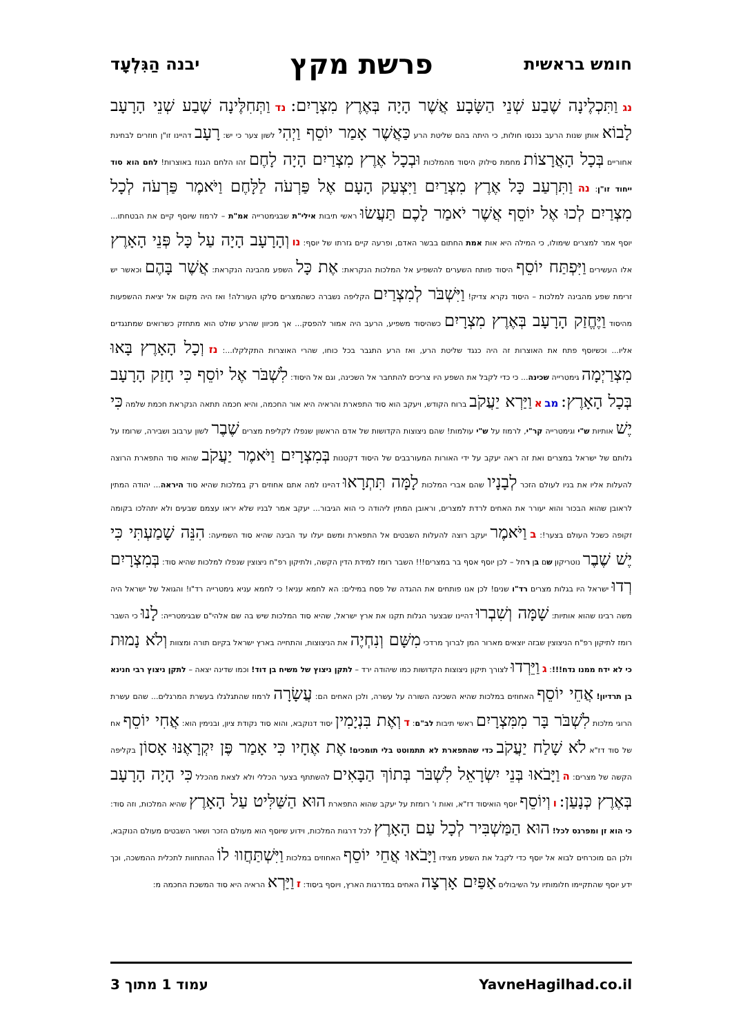חומש בראשית פרשת מקץ יבנה הַגִּלְעָד
נג וַתִּכְלֶינָה שֶׁבַע שְׁנֵי הַשָּׂבָע אֲשֶׁר הָיָה בְּאֶרֶץ מִצְרָיִם: נד וַתְּחִלֶּינָה שֶׁבַע שְׁנֵי הָרָעָב לָבוֹא אותן שנות הרעב נכנסו חולות, כי היתה בהם שליטת הרע כַּאֲשֶׁר אָמַר יוֹסֵף וַיְהִי לשון צער כי יש: רָעָב דהיינו זו"ן חוזרים לבחינת אחוריים בְּכָל הָאֲרָצוֹת מחמת סילוק היסוד מהמלכות וּבְכָל אֶרֶץ מִצְרַיִם הָיָה לָחֶם זהו הלחם הגנוז באוצרות! לחם הוא סוד ייחוד זו"ן: נה וַתִּרְעַב כָּל אֶרֶץ מִצְרַיִם וַיִּצְעַק הָעָם אֶל פַּרְעֹה לַלָּחֶם וַיֹּאמֶר פַּרְעֹה לְכָל מִצְרַיִם לְכוּ אֶל יוֹסֵף אֲשֶׁר יֹאמַר לָכֶם תַּעֲשׂוּ ראשי תיבות אילי"ת שבגימטרייה אמ"ת – לרמוז שיוסף קיים את הבטחתו... יוסף אמר למצרים שימולו, כי המילה היא אות אמת החתום בבשר האדם, ופרעה קיים גזרתו של יוסף: נו וְהָרָעָב הָיָה עַל כָּל פְּנֵי הָאָרֶץ אלו העשירים וַיִּפְתַּח יוֹסֵף היסוד פותח השערים להשפיע אל המלכות הנקראת: אֶת כָּל השפע מהבינה הנקראת: אֲשֶׁר בָּהֶם וכאשר יש זרימת שפע מהבינה למלכות – היסוד נקרא צדיק! וַיִּשְׁבֹּר לְמִצְרַיִם הקליפה נשברה כשהמצרים סלקו העורלה! ואז היה מקום אל יציאת ההשפעות מהיסוד וַיֶּחֱזַק הָרָעָב בְּאֶרֶץ מִצְרָיִם כשהיסוד משפיע, הרעב היה אמור להפסק... אך מכיוון שהרע שולט הוא מתחזק כשרואים שמתנגדים אליו... וכשיוסף פתח את האוצרות זה היה כנגד שליטת הרע, ואז הרע התגבר בכל כוחו, שהרי האוצרות התקלקלו...: נז וְכָל הָאָרֶץ בָּאוּ מִצְרַיְמָה גימטרייה שכינה... כי כדי לקבל את השפע היו צריכים להתחבר אל השכינה, וגם אל היסוד: לִשְׁבֹּר אֶל יוֹסֵף כִּי חָזַק הָרָעָב בְּכָל הָאָרֶץ: מב א וַיַּרְא יַעֲקֹב ברוח הקודש, ויעקב הוא סוד התפארת והראיה היא אור החכמה, והיא חכמה תתאה הנקראת חכמת שלמה כִּי יֶשׁ אותיות ש"י וגימטרייה קר"י, לרמוז על ש"י עולמות! שהם ניצוצות הקדושות של אדם הראשון שנפלו לקליפת מצרים שֶׁבֶר לשון ערבוב ושבירה, שרומז על גלותם של ישראל במצרים ואת זה ראה יעקב על ידי האורות המעורבבים של היסוד דקטנות בְּמִצְרָיִם וַיֹּאמֶר יַעֲקֹב שהוא סוד התפארת הרוצה להעלות אליו את בניו לעולם הזכר לְבָנָיו שהם אברי המלכות לָמָּה תִּתְרָאוּ דהיינו למה אתם אחוזים רק במלכות שהיא סוד היראה... יהודה המתין לראובן שהוא הבכור והוא יעורר את האחים לרדת למצרים, וראובן המתין ליהודה כי הוא הגיבור... יעקב אמר לבניו שלא יראו עצמם שבעים ולא יתהלכו בקומה זקופה כשכל העולם בצער!: ב וַיֹּאמֶר יעקב רוצה להעלות השבטים אל התפארת ומשם יעלו עד הבינה שהיא סוד השמיעה: הִנֵּה שָׁמַעְתִּי כִּי יֶשׁ שֶׁבֶר נוטריקון שם בן רחל – לכן יוסף אסף בר במצרים!!! השבר רומז למידת הדין הקשה, ולתיקון רפ"ח ניצוצין שנפלו למלכות שהיא סוד: בְּמִצְרָיִם רְדוּ ישראל היו בגלות מצרים רד"ו שנים! לכן אנו פותחים את ההגדה של פסח במילים: הא לחמא עניא! כי לחמא עניא גימטרייה רד"ו! והגואל של ישראל היה משה רבינו שהוא אותיות: שָׁמָּה וְשִׁבְרוּ דהיינו שבצער הגלות תקנו את ארץ ישראל, שהיא סוד המלכות שיש בה שם אלהי"ם שבגימטרייה: לָנוּ כי השבר רומז לתיקון רפ"ח הניצוצין שבזה יוצאים מארור המן לברוך מרדכי מִשָּׁם וְנִחְיֶה את הניצוצות, והתחייה בארץ ישראל בקיום תורה ומצוות וְלֹא נָמוּת כי לא ידח ממנו נדח!!!: ג וַיֵּרְדוּ לצורך תיקון ניצוצות הקדושות כמו שיהודה ירד – לתקן ניצוץ של משיח בן דוד! וכמו שדינה יצאה – לתקן ניצוץ רבי חנינא בן תרדיון! אֲחֵי יוֹסֵף האחוזים במלכות שהיא השכינה השורה על עשרה, ולכן האחים הם: עֲשָׂרָה לרמוז שהתגלגלו בעשרת המרגלים... שהם עשרת הרוגי מלכות לִשְׁבֹּר בָּר מִמִּצְרָיִם ראשי תיבות לב"ם: ד וְאֶת בִּנְיָמִין יסוד דנוקבא, והוא סוד נקודת ציון, ובנימין הוא: אֲחִי יוֹסֵף אח של סוד דז"א לֹא שָׁלַח יַעֲקֹב כדי שהתפארת לא תתמוטט בלי תומכים! אֶת אֶחָיו כִּי אָמַר פֶּן יִקְרָאֶנּוּ אָסוֹן בקליפה הקשה של מצרים: ה וַיָּבֹאוּ בְּנֵי יִשְׂרָאֵל לִשְׁבֹּר בְּתוֹךְ הַבָּאִים להשתתף בצער הכללי ולא לצאת מהכלל כִּי הָיָה הָרָעָב בְּאֶרֶץ כְּנָעַן: ו וְיוֹסֵף יוסף הואיסוד דז"א, ואות ו' רומזת על יעקב שהוא התפארת הוּא הַשַּׁלִּיט עַל הָאָרֶץ שהיא המלכות, וזה סוד: כי הוא זן ומפרנס לכל! הוּא הַמַּשְׁבִּיר לְכָל עַם הָאָרֶץ לכל דרגות המלכות, וידוע שיוסף הוא מעולם הזכר ושאר השבטים מעולם הנוקבא, ולכן הם מוכרחים לבוא אל יוסף כדי לקבל את השפע מצידו וַיָּבֹאוּ אֲחֵי יוֹסֵף האחוזים במלכות וַיִּשְׁתַּחֲווּ לוֹ ההתחוות לתכלית ההמשכה, וכך ידע יוסף שהתקיימו חלומותיו על השיבולים אַפַּיִם אָרְצָה האחים במדרגות הארץ, ויוסף ביסוד: ז וַיַּרְא הראיה היא סוד המשכת החכמה מ:
YavneHagilhad.co.il עמוד 1 מתוך 3